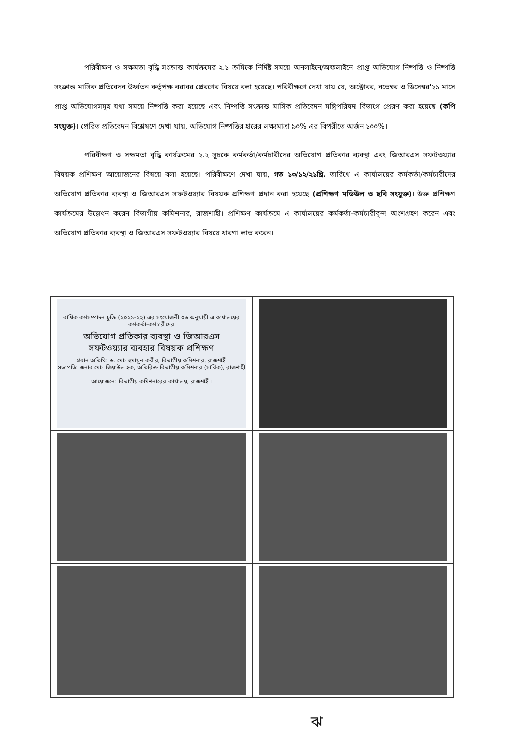পরিবীক্ষণ ও সক্ষমতা বৃদ্ধি সংক্রান্ত কার্যক্রমের ২.১ ক্রমিকে নির্দিষ্ট সময়ে অনলাইনে/অফলাইনে প্রাপ্ত অভিযোগ নিষ্পত্তি ও নিষ্পত্তি সংক্রান্ত মাসিক প্রতিবেদন উর্ধ্বতন কর্তৃপক্ষ বরাবর প্রেরণের বিষয়ে বলা হয়েছে। পরিবীক্ষণে দেখা যায় যে, অক্টোবর, নভেম্বর ও ডিসেম্বর'২১ মাসে প্রাপ্ত অভিযোগসমূহ যথা সময়ে নিষ্পত্তি করা হয়েছে এবং নিষ্পত্তি সংক্রান্ত মাসিক প্রতিবেদন মন্ত্রিপরিষদ বিভাগে প্রেরণ করা হয়েছে (কপি সংযুক্ত)। প্রেরিত প্রতিবেদন বিশ্লেষণে দেখা যায়, অভিযোগ নিষ্পত্তির হারের লক্ষ্যমাত্রা ৯০% এর বিপরীতে অর্জন ১০০%।
পরিবীক্ষণ ও সক্ষমতা বৃদ্ধি কার্যক্রমের ২.২ সূচকে কর্মকর্তা/কর্মচারীদের অভিযোগ প্রতিকার ব্যবস্থা এবং জিআরএস সফটওয়্যার বিষয়ক প্রশিক্ষণ আয়োজনের বিষয়ে বলা হয়েছে। পরিবীক্ষণে দেখা যায়, গত ১৩/১২/২১খ্রি. তারিখে এ কার্যালয়ের কর্মকর্তা/কর্মচারীদের অভিযোগ প্রতিকার ব্যবস্থা ও জিআরএস সফটওয়্যার বিষয়ক প্রশিক্ষণ প্রদান করা হয়েছে (প্রশিক্ষণ মডিউল ও ছবি সংযুক্ত)। উক্ত প্রশিক্ষণ কার্যক্রমের উদ্বোধন করেন বিভাগীয় কমিশনার, রাজশাহী। প্রশিক্ষণ কার্যক্রমে এ কার্যালয়ের কর্মকর্তা-কর্মচারীবৃন্দ অংশগ্রহণ করেন এবং অভিযোগ প্রতিকার ব্যবস্থা ও জিআরএস সফটওয়্যার বিষয়ে ধারণা লাভ করেন।
বার্ষিক কর্মসম্পাদন চুক্তি (২০২১-২২) এর সংযোজনী ০৬ অনুযায়ী এ কার্যালয়ের কর্মকর্তা-কর্মচারীদের
অভিযোগ প্রতিকার ব্যবস্থা ও জিআরএস
সফটওয়্যার ব্যবহার বিষয়ক প্রশিক্ষণ
প্রধান অতিথি: ড. মোঃ হুমায়ুন কবীর, বিভাগীয় কমিশনার, রাজশাহী
সভাপতি: জনাব মোঃ জিয়াউল হক, অতিরিক্ত বিভাগীয় কমিশনার (সার্বিক), রাজশাহী
আয়োজনে: বিভাগীয় কমিশনারের কার্যালয়, রাজশাহী।
ঝ